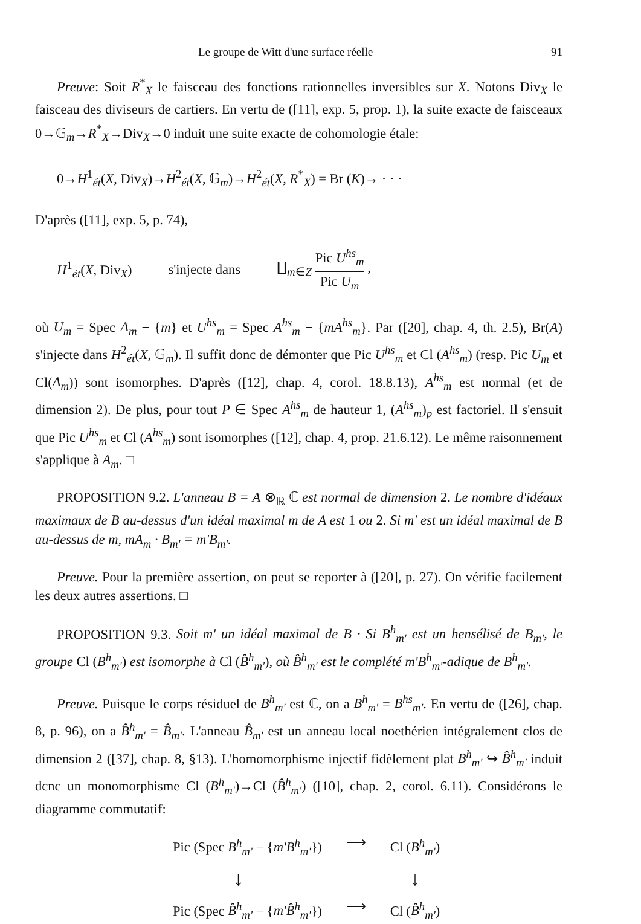Le groupe de Witt d'une surface réelle 91
Preuve: Soit R<sup>*</sup><sub>X</sub> le faisceau des fonctions rationnelles inversibles sur X. Notons Div<sub>X</sub> le faisceau des diviseurs de cartiers. En vertu de ([11], exp. 5, prop. 1), la suite exacte de faisceaux 0→𝔾<sub>m</sub>→R<sup>*</sup><sub>X</sub>→Div<sub>X</sub>→0 induit une suite exacte de cohomologie étale:
0→H<sup>1</sup><sub>ét</sub>(X, Div<sub>X</sub>)→H<sup>2</sup><sub>ét</sub>(X, 𝔾<sub>m</sub>)→H<sup>2</sup><sub>ét</sub>(X, R<sup>*</sup><sub>X</sub>) = Br (K)→ · · ·
D'après ([11], exp. 5, p. 74),
H<sup>1</sup><sub>ét</sub>(X, Div<sub>X</sub>) s'injecte dans ∐<sub>m∈Z</sub> Pic U<sup>hs</sup><sub>m</sub> Pic U<sub>m</sub> ,
où U<sub>m</sub> = Spec A<sub>m</sub> − {m} et U<sup>hs</sup><sub>m</sub> = Spec A<sup>hs</sup><sub>m</sub> − {mA<sup>hs</sup><sub>m</sub>}. Par ([20], chap. 4, th. 2.5), Br(A) s'injecte dans H<sup>2</sup><sub>ét</sub>(X, 𝔾<sub>m</sub>). Il suffit donc de démonter que Pic U<sup>hs</sup><sub>m</sub> et Cl (A<sup>hs</sup><sub>m</sub>) (resp. Pic U<sub>m</sub> et Cl(A<sub>m</sub>)) sont isomorphes. D'après ([12], chap. 4, corol. 18.8.13), A<sup>hs</sup><sub>m</sub> est normal (et de dimension 2). De plus, pour tout P ∈ Spec A<sup>hs</sup><sub>m</sub> de hauteur 1, (A<sup>hs</sup><sub>m</sub>)<sub>p</sub> est factoriel. Il s'ensuit que Pic U<sup>hs</sup><sub>m</sub> et Cl (A<sup>hs</sup><sub>m</sub>) sont isomorphes ([12], chap. 4, prop. 21.6.12). Le même raisonnement s'applique à A<sub>m</sub>. □
PROPOSITION 9.2. L'anneau B = A ⊗<sub>ℝ</sub> ℂ est normal de dimension 2. Le nombre d'idéaux maximaux de B au-dessus d'un idéal maximal m de A est 1 ou 2. Si m' est un idéal maximal de B au-dessus de m, mA<sub>m</sub> · B<sub>m'</sub> = m'B<sub>m'</sub>.
Preuve. Pour la première assertion, on peut se reporter à ([20], p. 27). On vérifie facilement les deux autres assertions. □
PROPOSITION 9.3. Soit m' un idéal maximal de B · Si B<sup>h</sup><sub>m'</sub> est un hensélisé de B<sub>m'</sub>, le groupe Cl (B<sup>h</sup><sub>m'</sub>) est isomorphe à Cl (B̂<sup>h</sup><sub>m'</sub>), où B̂<sup>h</sup><sub>m'</sub> est le complété m'B<sup>h</sup><sub>m'</sub>-adique de B<sup>h</sup><sub>m'</sub>.
Preuve. Puisque le corps résiduel de B<sup>h</sup><sub>m'</sub> est ℂ, on a B<sup>h</sup><sub>m'</sub> = B<sup>hs</sup><sub>m'</sub>. En vertu de ([26], chap. 8, p. 96), on a B̂<sup>h</sup><sub>m'</sub> = B̂<sub>m'</sub>. L'anneau B̂<sub>m'</sub> est un anneau local noethérien intégralement clos de dimension 2 ([37], chap. 8, §13). L'homomorphisme injectif fidèlement plat B<sup>h</sup><sub>m'</sub> ↪ B̂<sup>h</sup><sub>m'</sub> induit dcnc un monomorphisme Cl (B<sup>h</sup><sub>m'</sub>)→Cl (B̂<sup>h</sup><sub>m'</sub>) ([10], chap. 2, corol. 6.11). Considérons le diagramme commutatif:
Pic (Spec B<sup>h</sup><sub>m'</sub> − {m'B<sup>h</sup><sub>m'</sub>}) ⟶ Cl (B<sup>h</sup><sub>m'</sub>)
↓ ↓
Pic (Spec B̂<sup>h</sup><sub>m'</sub> − {m'B̂<sup>h</sup><sub>m'</sub>}) ⟶ Cl (B̂<sup>h</sup><sub>m'</sub>)